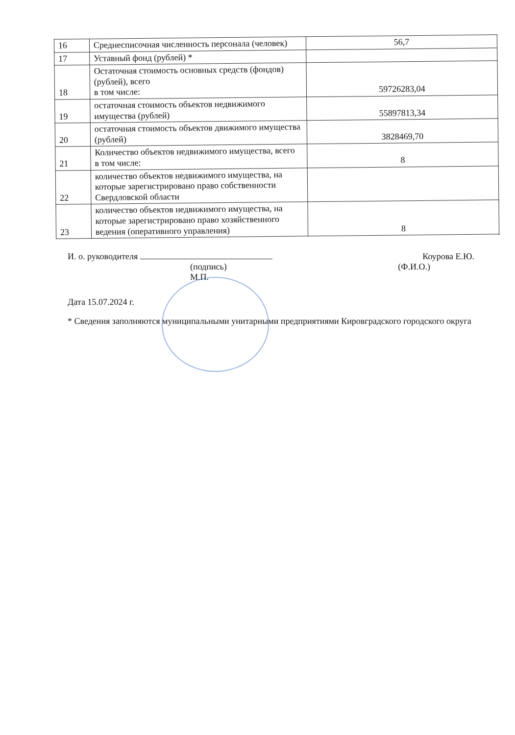| 16 | Среднесписочная численность персонала (человек) | 56,7 |
| 17 | Уставный фонд (рублей) * | |
| 18 | Остаточная стоимость основных средств (фондов) (рублей), всего в том числе: | 59726283,04 |
| 19 | остаточная стоимость объектов недвижимого имущества (рублей) | 55897813,34 |
| 20 | остаточная стоимость объектов движимого имущества (рублей) | 3828469,70 |
| 21 | Количество объектов недвижимого имущества, всего в том числе: | 8 |
| 22 | количество объектов недвижимого имущества, на которые зарегистрировано право собственности Свердловской области | |
| 23 | количество объектов недвижимого имущества, на которые зарегистрировано право хозяйственного ведения (оперативного управления) | 8 |
И. о. руководителя Коурова Е.Ю.
(подпись)
М.П.
(Ф.И.О.)
Дата 15.07.2024 г.
* Сведения заполняются муниципальными унитарными предприятиями Кировградского городского округа